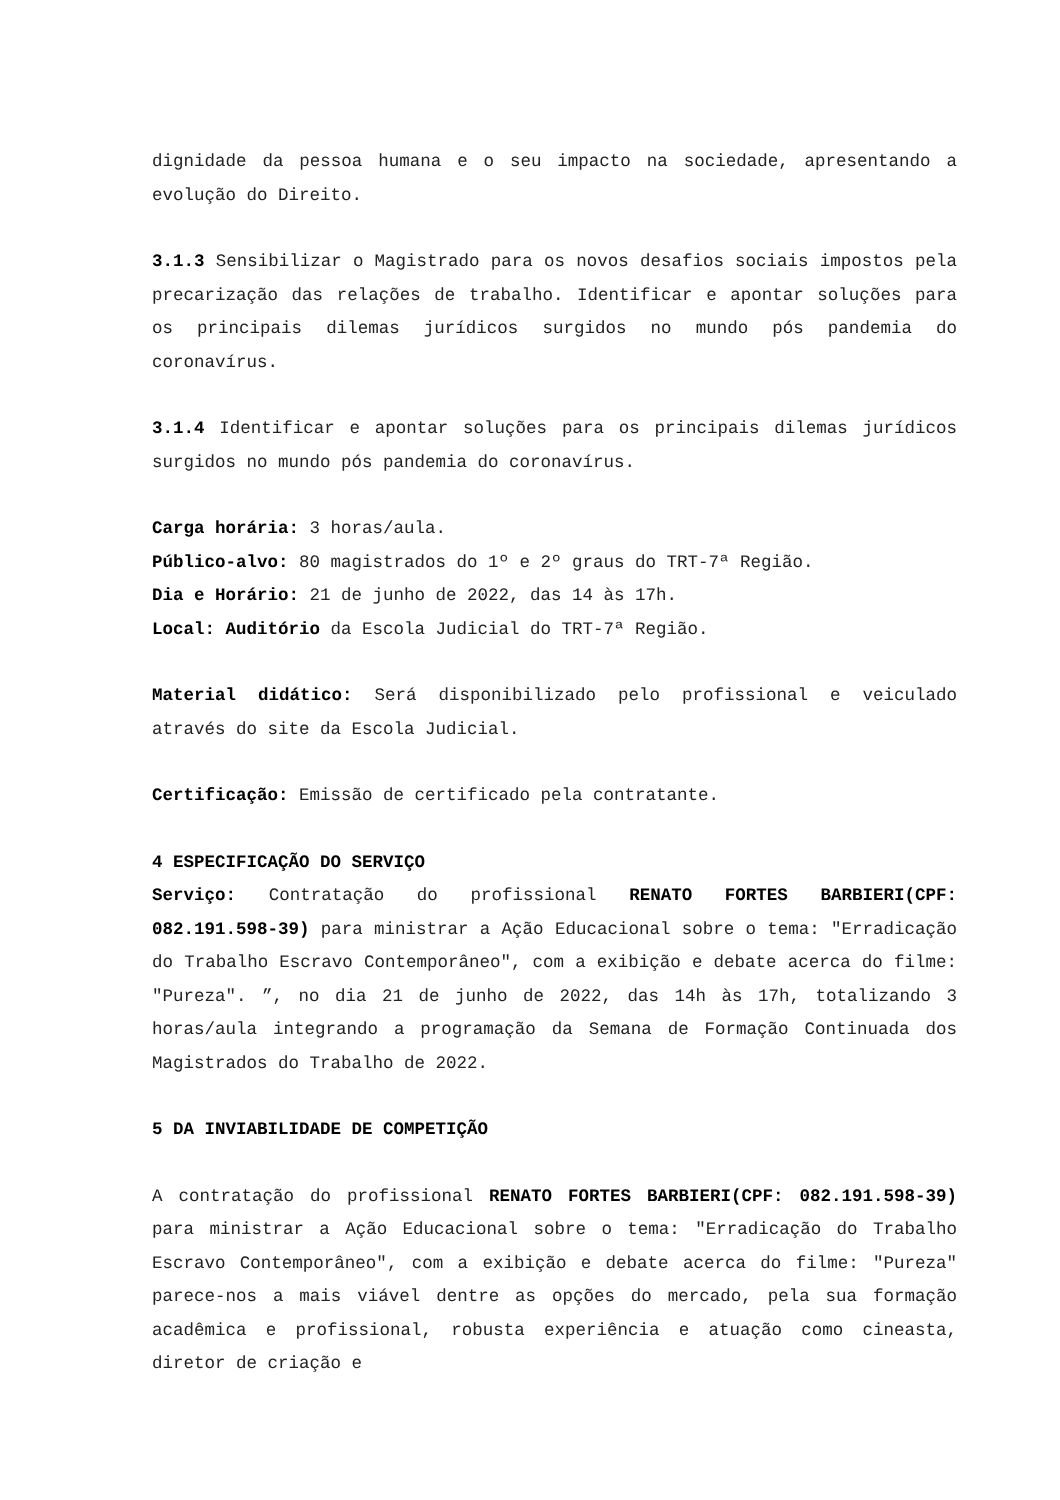dignidade da pessoa humana e o seu impacto na sociedade, apresentando a evolução do Direito.
3.1.3 Sensibilizar o Magistrado para os novos desafios sociais impostos pela precarização das relações de trabalho. Identificar e apontar soluções para os principais dilemas jurídicos surgidos no mundo pós pandemia do coronavírus.
3.1.4 Identificar e apontar soluções para os principais dilemas jurídicos surgidos no mundo pós pandemia do coronavírus.
Carga horária: 3 horas/aula.
Público-alvo: 80 magistrados do 1º e 2º graus do TRT-7ª Região.
Dia e Horário: 21 de junho de 2022, das 14 às 17h.
Local: Auditório da Escola Judicial do TRT-7ª Região.
Material didático: Será disponibilizado pelo profissional e veiculado através do site da Escola Judicial.
Certificação: Emissão de certificado pela contratante.
4 ESPECIFICAÇÃO DO SERVIÇO
Serviço: Contratação do profissional RENATO FORTES BARBIERI(CPF: 082.191.598-39) para ministrar a Ação Educacional sobre o tema: "Erradicação do Trabalho Escravo Contemporâneo", com a exibição e debate acerca do filme: "Pureza". ”, no dia 21 de junho de 2022, das 14h às 17h, totalizando 3 horas/aula integrando a programação da Semana de Formação Continuada dos Magistrados do Trabalho de 2022.
5 DA INVIABILIDADE DE COMPETIÇÃO
A contratação do profissional RENATO FORTES BARBIERI(CPF: 082.191.598-39) para ministrar a Ação Educacional sobre o tema: "Erradicação do Trabalho Escravo Contemporâneo", com a exibição e debate acerca do filme: "Pureza" parece-nos a mais viável dentre as opções do mercado, pela sua formação acadêmica e profissional, robusta experiência e atuação como cineasta, diretor de criação e